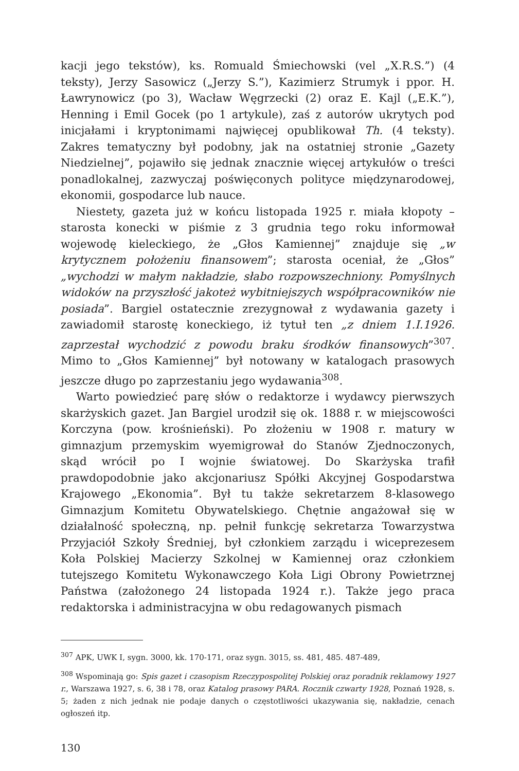kacji jego tekstów), ks. Romuald Śmiechowski (vel „X.R.S.”) (4 teksty), Jerzy Sasowicz („Jerzy S.”), Kazimierz Strumyk i ppor. H. Ławrynowicz (po 3), Wacław Węgrzecki (2) oraz E. Kajl („E.K.”), Henning i Emil Gocek (po 1 artykule), zaś z autorów ukrytych pod inicjałami i kryptonimami najwięcej opublikował Th. (4 teksty). Zakres tematyczny był podobny, jak na ostatniej stronie „Gazety Niedzielnej”, pojawiło się jednak znacznie więcej artykułów o treści ponadlokalnej, zazwyczaj poświęconych polityce międzynarodowej, ekonomii, gospodarce lub nauce.
Niestety, gazeta już w końcu listopada 1925 r. miała kłopoty – starosta konecki w piśmie z 3 grudnia tego roku informował wojewodę kieleckiego, że „Głos Kamiennej” znajduje się „w krytycznem położeniu finansowem”; starosta oceniał, że „Głos” „wychodzi w małym nakładzie, słabo rozpowszechniony. Pomyślnych widoków na przyszłość jakoteż wybitniejszych współpracowników nie posiada”. Bargiel ostatecznie zrezygnował z wydawania gazety i zawiadomił starostę koneckiego, iż tytuł ten „z dniem 1.I.1926. zaprzestał wychodzić z powodu braku środków finansowych”<sup>307</sup>. Mimo to „Głos Kamiennej” był notowany w katalogach prasowych jeszcze długo po zaprzestaniu jego wydawania<sup>308</sup>.
Warto powiedzieć parę słów o redaktorze i wydawcy pierwszych skarżyskich gazet. Jan Bargiel urodził się ok. 1888 r. w miejscowości Korczyna (pow. krośnieński). Po złożeniu w 1908 r. matury w gimnazjum przemyskim wyemigrował do Stanów Zjednoczonych, skąd wrócił po I wojnie światowej. Do Skarżyska trafił prawdopodobnie jako akcjonariusz Spółki Akcyjnej Gospodarstwa Krajowego „Ekonomia”. Był tu także sekretarzem 8-klasowego Gimnazjum Komitetu Obywatelskiego. Chętnie angażował się w działalność społeczną, np. pełnił funkcję sekretarza Towarzystwa Przyjaciół Szkoły Średniej, był członkiem zarządu i wiceprezesem Koła Polskiej Macierzy Szkolnej w Kamiennej oraz członkiem tutejszego Komitetu Wykonawczego Koła Ligi Obrony Powietrznej Państwa (założonego 24 listopada 1924 r.). Także jego praca redaktorska i administracyjna w obu redagowanych pismach
<sup>307</sup> APK, UWK I, sygn. 3000, kk. 170-171, oraz sygn. 3015, ss. 481, 485. 487-489,
<sup>308</sup> Wspominają go: Spis gazet i czasopism Rzeczypospolitej Polskiej oraz poradnik reklamowy 1927 r., Warszawa 1927, s. 6, 38 i 78, oraz Katalog prasowy PARA. Rocznik czwarty 1928, Poznań 1928, s. 5; żaden z nich jednak nie podaje danych o częstotliwości ukazywania się, nakładzie, cenach ogłoszeń itp.
130